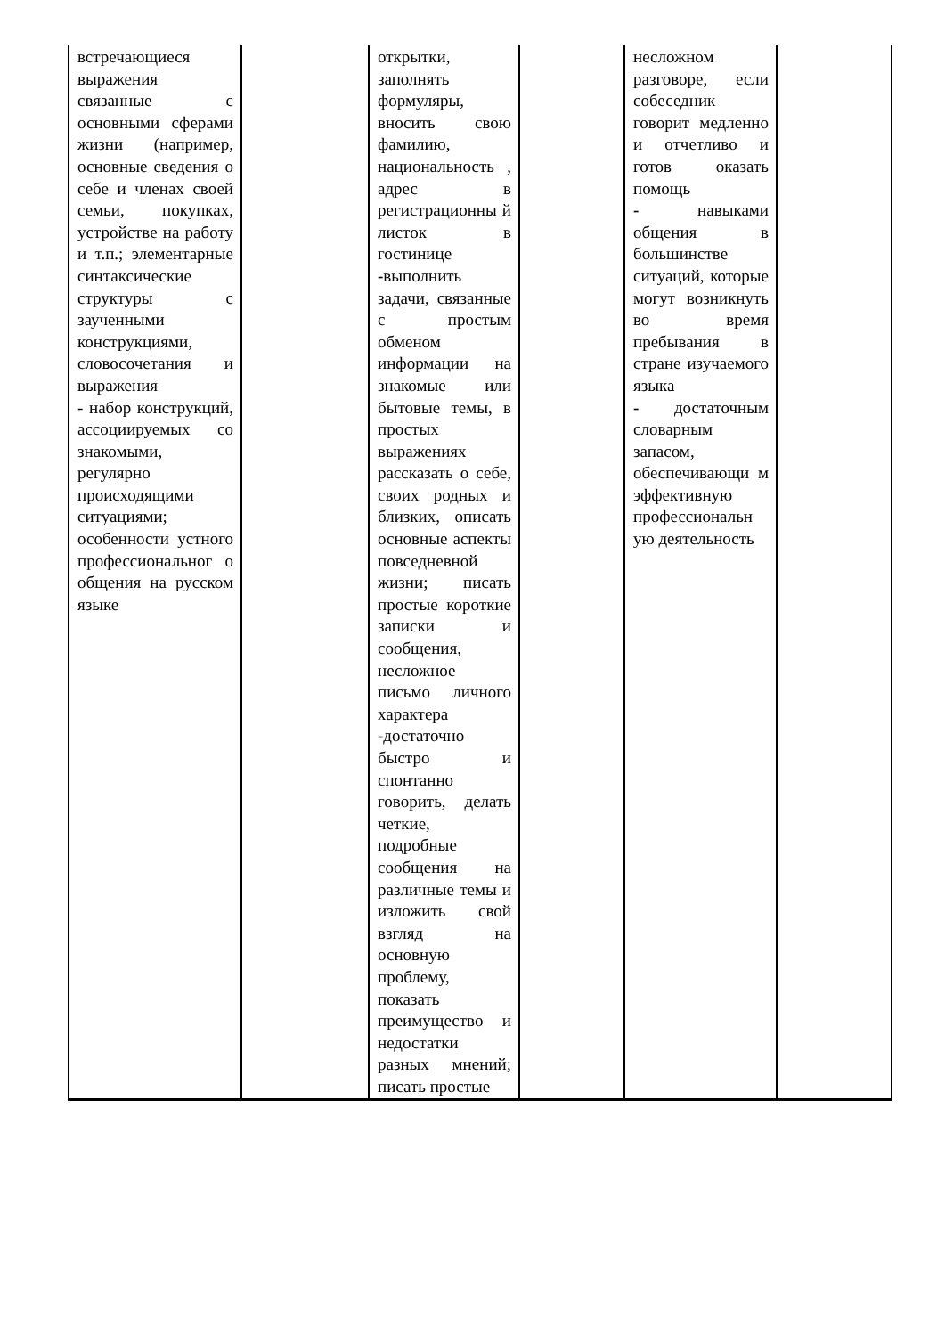| встречающиеся выражения связанные с основными сферами жизни (например, основные сведения о себе и членах своей семьи, покупках, устройстве на работу и т.п.; элементарные синтаксические структуры с заученными конструкциями, словосочетания и выражения - набор конструкций, ассоциируемых со знакомыми, регулярно происходящими ситуациями; особенности устного профессиональног о общения на русском языке | | открытки, заполнять формуляры, вносить свою фамилию, национальность , адрес в регистрационны й листок в гостинице - выполнить задачи, связанные с простым обменом информации на знакомые или бытовые темы, в простых выражениях рассказать о себе, своих родных и близких, описать основные аспекты повседневной жизни; писать простые короткие записки и сообщения, несложное письмо личного характера - достаточно быстро и спонтанно говорить, делать четкие, подробные сообщения на различные темы и изложить свой взгляд на основную проблему, показать преимущество и недостатки разных мнений; писать простые | | несложном разговоре, если собеседник говорит медленно и отчетливо и готов оказать помощь - навыками общения в большинстве ситуаций, которые могут возникнуть во время пребывания в стране изучаемого языка - достаточным словарным запасом, обеспечивающи м эффективную профессиональн ую деятельность | |